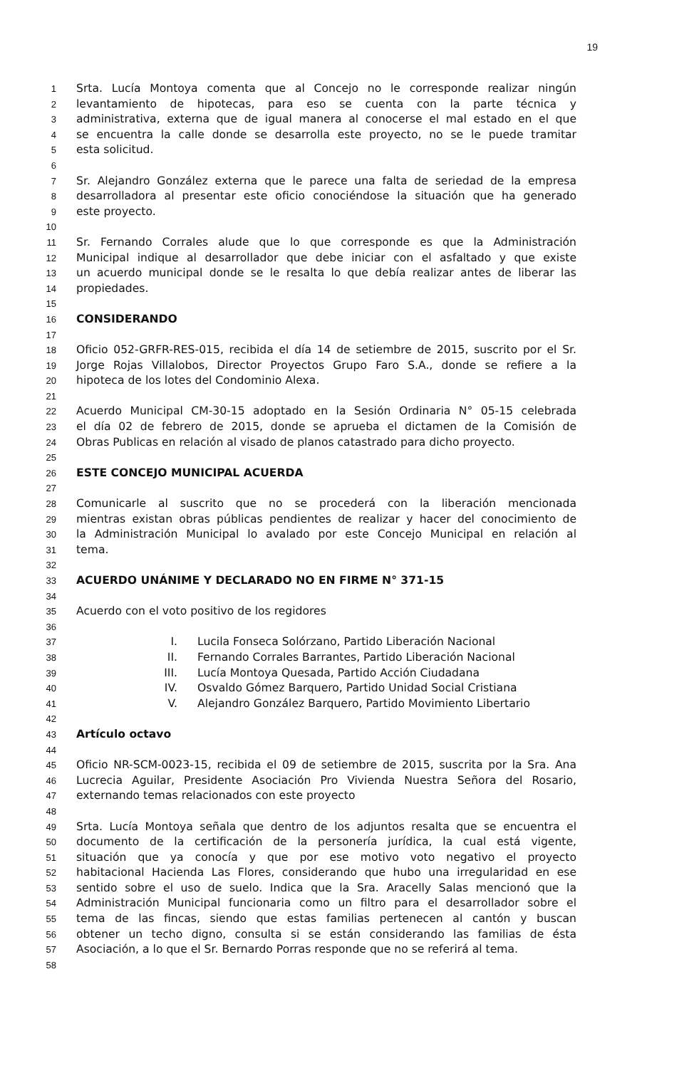19
1 Srta. Lucía Montoya comenta que al Concejo no le corresponde realizar ningún
2 levantamiento de hipotecas, para eso se cuenta con la parte técnica y
3 administrativa, externa que de igual manera al conocerse el mal estado en el que
4 se encuentra la calle donde se desarrolla este proyecto, no se le puede tramitar
5 esta solicitud.
6
7 Sr. Alejandro González externa que le parece una falta de seriedad de la empresa
8 desarrolladora al presentar este oficio conociéndose la situación que ha generado
9 este proyecto.
10
11 Sr. Fernando Corrales alude que lo que corresponde es que la Administración
12 Municipal indique al desarrollador que debe iniciar con el asfaltado y que existe
13 un acuerdo municipal donde se le resalta lo que debía realizar antes de liberar las
14 propiedades.
15
16 CONSIDERANDO
17
18 Oficio 052-GRFR-RES-015, recibida el día 14 de setiembre de 2015, suscrito por el Sr.
19 Jorge Rojas Villalobos, Director Proyectos Grupo Faro S.A., donde se refiere a la
20 hipoteca de los lotes del Condominio Alexa.
21
22 Acuerdo Municipal CM-30-15 adoptado en la Sesión Ordinaria N° 05-15 celebrada
23 el día 02 de febrero de 2015, donde se aprueba el dictamen de la Comisión de
24 Obras Publicas en relación al visado de planos catastrado para dicho proyecto.
25
26 ESTE CONCEJO MUNICIPAL ACUERDA
27
28 Comunicarle al suscrito que no se procederá con la liberación mencionada
29 mientras existan obras públicas pendientes de realizar y hacer del conocimiento de
30 la Administración Municipal lo avalado por este Concejo Municipal en relación al
31 tema.
32
33 ACUERDO UNÁNIME Y DECLARADO NO EN FIRME N° 371-15
34
35 Acuerdo con el voto positivo de los regidores
36
37 I. Lucila Fonseca Solórzano, Partido Liberación Nacional
38 II. Fernando Corrales Barrantes, Partido Liberación Nacional
39 III. Lucía Montoya Quesada, Partido Acción Ciudadana
40 IV. Osvaldo Gómez Barquero, Partido Unidad Social Cristiana
41 V. Alejandro González Barquero, Partido Movimiento Libertario
42
43 Artículo octavo
44
45 Oficio NR-SCM-0023-15, recibida el 09 de setiembre de 2015, suscrita por la Sra. Ana
46 Lucrecia Aguilar, Presidente Asociación Pro Vivienda Nuestra Señora del Rosario,
47 externando temas relacionados con este proyecto
48
49 Srta. Lucía Montoya señala que dentro de los adjuntos resalta que se encuentra el
50 documento de la certificación de la personería jurídica, la cual está vigente,
51 situación que ya conocía y que por ese motivo voto negativo el proyecto
52 habitacional Hacienda Las Flores, considerando que hubo una irregularidad en ese
53 sentido sobre el uso de suelo. Indica que la Sra. Aracelly Salas mencionó que la
54 Administración Municipal funcionaria como un filtro para el desarrollador sobre el
55 tema de las fincas, siendo que estas familias pertenecen al cantón y buscan
56 obtener un techo digno, consulta si se están considerando las familias de ésta
57 Asociación, a lo que el Sr. Bernardo Porras responde que no se referirá al tema.
58